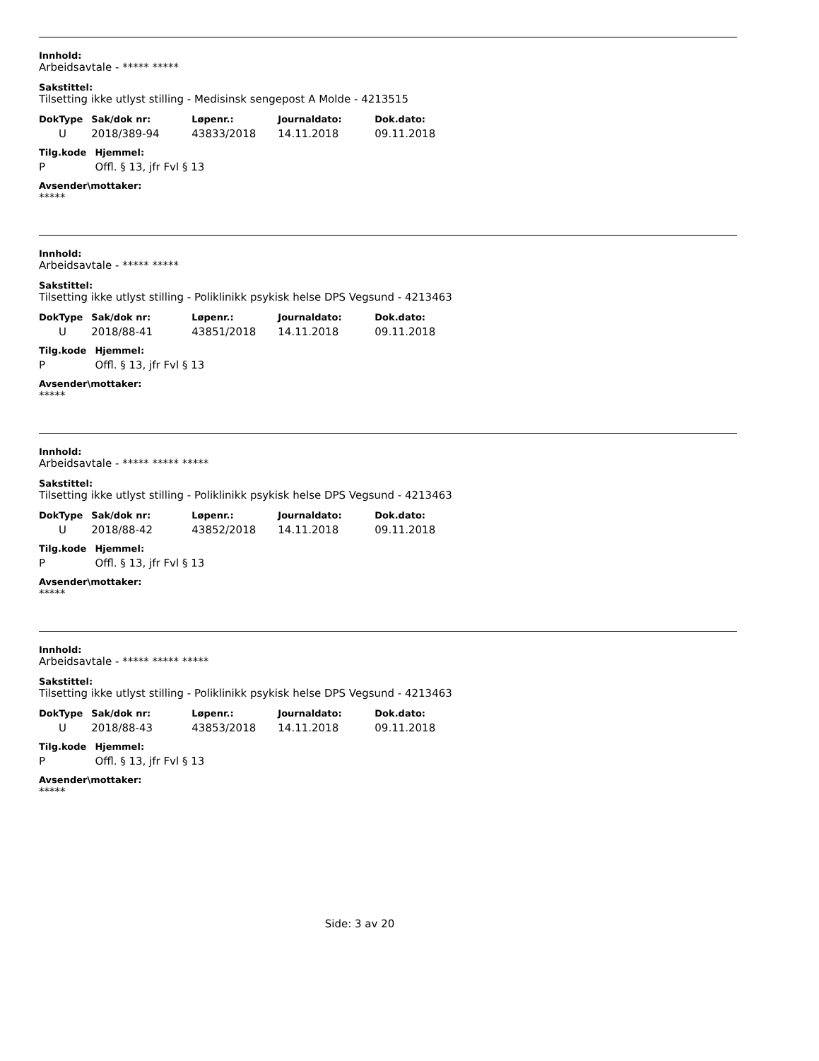Innhold:
Arbeidsavtale - ***** *****
Sakstittel:
Tilsetting ikke utlyst stilling - Medisinsk sengepost A Molde - 4213515
| DokType | Sak/dok nr: | Løpenr.: | Journaldato: | Dok.dato: |
| --- | --- | --- | --- | --- |
| U | 2018/389-94 | 43833/2018 | 14.11.2018 | 09.11.2018 |
| Tilg.kode | Hjemmel: |
| --- | --- |
| P | Offl. § 13, jfr Fvl § 13 |
Avsender\mottaker:
*****
Innhold:
Arbeidsavtale - ***** *****
Sakstittel:
Tilsetting ikke utlyst stilling - Poliklinikk psykisk helse DPS Vegsund - 4213463
| DokType | Sak/dok nr: | Løpenr.: | Journaldato: | Dok.dato: |
| --- | --- | --- | --- | --- |
| U | 2018/88-41 | 43851/2018 | 14.11.2018 | 09.11.2018 |
| Tilg.kode | Hjemmel: |
| --- | --- |
| P | Offl. § 13, jfr Fvl § 13 |
Avsender\mottaker:
*****
Innhold:
Arbeidsavtale - ***** ***** *****
Sakstittel:
Tilsetting ikke utlyst stilling - Poliklinikk psykisk helse DPS Vegsund - 4213463
| DokType | Sak/dok nr: | Løpenr.: | Journaldato: | Dok.dato: |
| --- | --- | --- | --- | --- |
| U | 2018/88-42 | 43852/2018 | 14.11.2018 | 09.11.2018 |
| Tilg.kode | Hjemmel: |
| --- | --- |
| P | Offl. § 13, jfr Fvl § 13 |
Avsender\mottaker:
*****
Innhold:
Arbeidsavtale - ***** ***** *****
Sakstittel:
Tilsetting ikke utlyst stilling - Poliklinikk psykisk helse DPS Vegsund - 4213463
| DokType | Sak/dok nr: | Løpenr.: | Journaldato: | Dok.dato: |
| --- | --- | --- | --- | --- |
| U | 2018/88-43 | 43853/2018 | 14.11.2018 | 09.11.2018 |
| Tilg.kode | Hjemmel: |
| --- | --- |
| P | Offl. § 13, jfr Fvl § 13 |
Avsender\mottaker:
*****
Side: 3 av 20